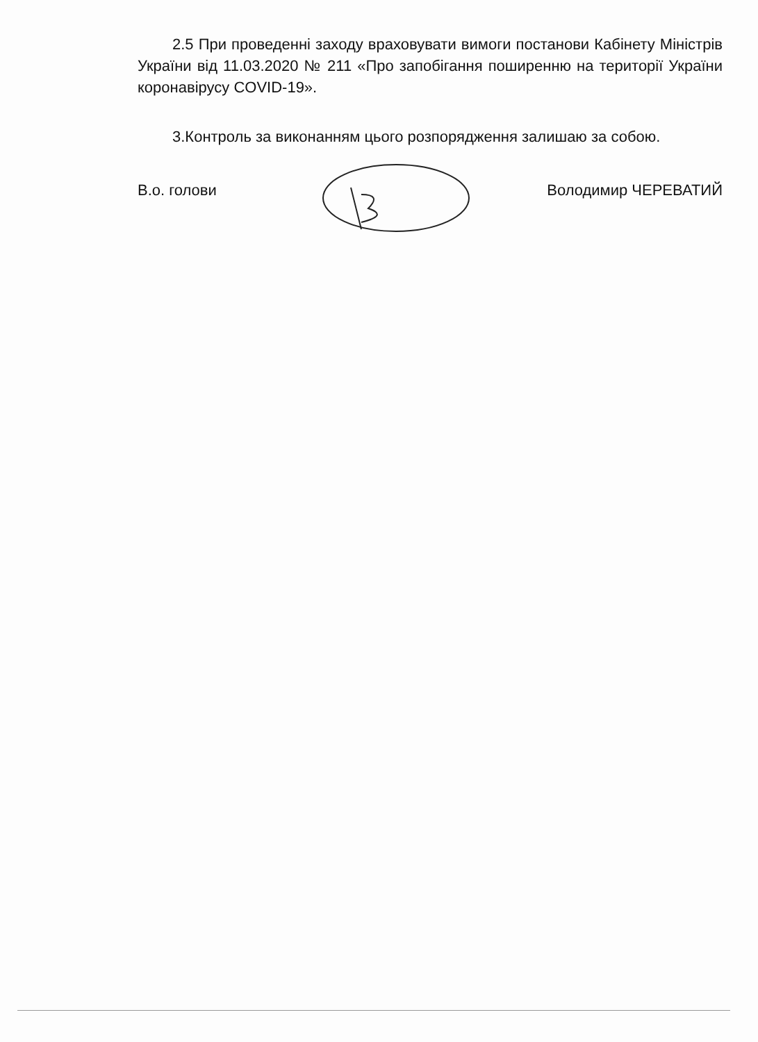2.5 При проведенні заходу враховувати вимоги постанови Кабінету Міністрів України від 11.03.2020 № 211 «Про запобігання поширенню на території України коронавірусу COVID-19».
3.Контроль за виконанням цього розпорядження залишаю за собою.
В.о. голови Володимир ЧЕРЕВАТИЙ